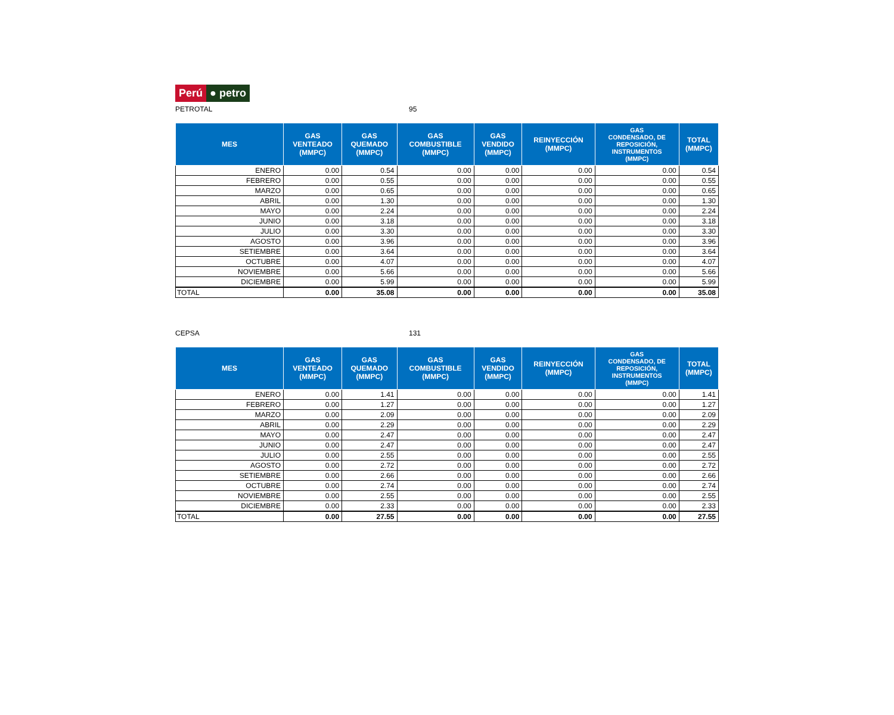Perú ● petro
PETROTAL 95
| MES | GAS VENTEADO (MMPC) | GAS QUEMADO (MMPC) | GAS COMBUSTIBLE (MMPC) | GAS VENDIDO (MMPC) | REINYECCIÓN (MMPC) | GAS CONDENSADO, DE REPOSICIÓN, INSTRUMENTOS (MMPC) | TOTAL (MMPC) |
| --- | --- | --- | --- | --- | --- | --- | --- |
| ENERO | 0.00 | 0.54 | 0.00 | 0.00 | 0.00 | 0.00 | 0.54 |
| FEBRERO | 0.00 | 0.55 | 0.00 | 0.00 | 0.00 | 0.00 | 0.55 |
| MARZO | 0.00 | 0.65 | 0.00 | 0.00 | 0.00 | 0.00 | 0.65 |
| ABRIL | 0.00 | 1.30 | 0.00 | 0.00 | 0.00 | 0.00 | 1.30 |
| MAYO | 0.00 | 2.24 | 0.00 | 0.00 | 0.00 | 0.00 | 2.24 |
| JUNIO | 0.00 | 3.18 | 0.00 | 0.00 | 0.00 | 0.00 | 3.18 |
| JULIO | 0.00 | 3.30 | 0.00 | 0.00 | 0.00 | 0.00 | 3.30 |
| AGOSTO | 0.00 | 3.96 | 0.00 | 0.00 | 0.00 | 0.00 | 3.96 |
| SETIEMBRE | 0.00 | 3.64 | 0.00 | 0.00 | 0.00 | 0.00 | 3.64 |
| OCTUBRE | 0.00 | 4.07 | 0.00 | 0.00 | 0.00 | 0.00 | 4.07 |
| NOVIEMBRE | 0.00 | 5.66 | 0.00 | 0.00 | 0.00 | 0.00 | 5.66 |
| DICIEMBRE | 0.00 | 5.99 | 0.00 | 0.00 | 0.00 | 0.00 | 5.99 |
| TOTAL | 0.00 | 35.08 | 0.00 | 0.00 | 0.00 | 0.00 | 35.08 |
CEPSA 131
| MES | GAS VENTEADO (MMPC) | GAS QUEMADO (MMPC) | GAS COMBUSTIBLE (MMPC) | GAS VENDIDO (MMPC) | REINYECCIÓN (MMPC) | GAS CONDENSADO, DE REPOSICIÓN, INSTRUMENTOS (MMPC) | TOTAL (MMPC) |
| --- | --- | --- | --- | --- | --- | --- | --- |
| ENERO | 0.00 | 1.41 | 0.00 | 0.00 | 0.00 | 0.00 | 1.41 |
| FEBRERO | 0.00 | 1.27 | 0.00 | 0.00 | 0.00 | 0.00 | 1.27 |
| MARZO | 0.00 | 2.09 | 0.00 | 0.00 | 0.00 | 0.00 | 2.09 |
| ABRIL | 0.00 | 2.29 | 0.00 | 0.00 | 0.00 | 0.00 | 2.29 |
| MAYO | 0.00 | 2.47 | 0.00 | 0.00 | 0.00 | 0.00 | 2.47 |
| JUNIO | 0.00 | 2.47 | 0.00 | 0.00 | 0.00 | 0.00 | 2.47 |
| JULIO | 0.00 | 2.55 | 0.00 | 0.00 | 0.00 | 0.00 | 2.55 |
| AGOSTO | 0.00 | 2.72 | 0.00 | 0.00 | 0.00 | 0.00 | 2.72 |
| SETIEMBRE | 0.00 | 2.66 | 0.00 | 0.00 | 0.00 | 0.00 | 2.66 |
| OCTUBRE | 0.00 | 2.74 | 0.00 | 0.00 | 0.00 | 0.00 | 2.74 |
| NOVIEMBRE | 0.00 | 2.55 | 0.00 | 0.00 | 0.00 | 0.00 | 2.55 |
| DICIEMBRE | 0.00 | 2.33 | 0.00 | 0.00 | 0.00 | 0.00 | 2.33 |
| TOTAL | 0.00 | 27.55 | 0.00 | 0.00 | 0.00 | 0.00 | 27.55 |